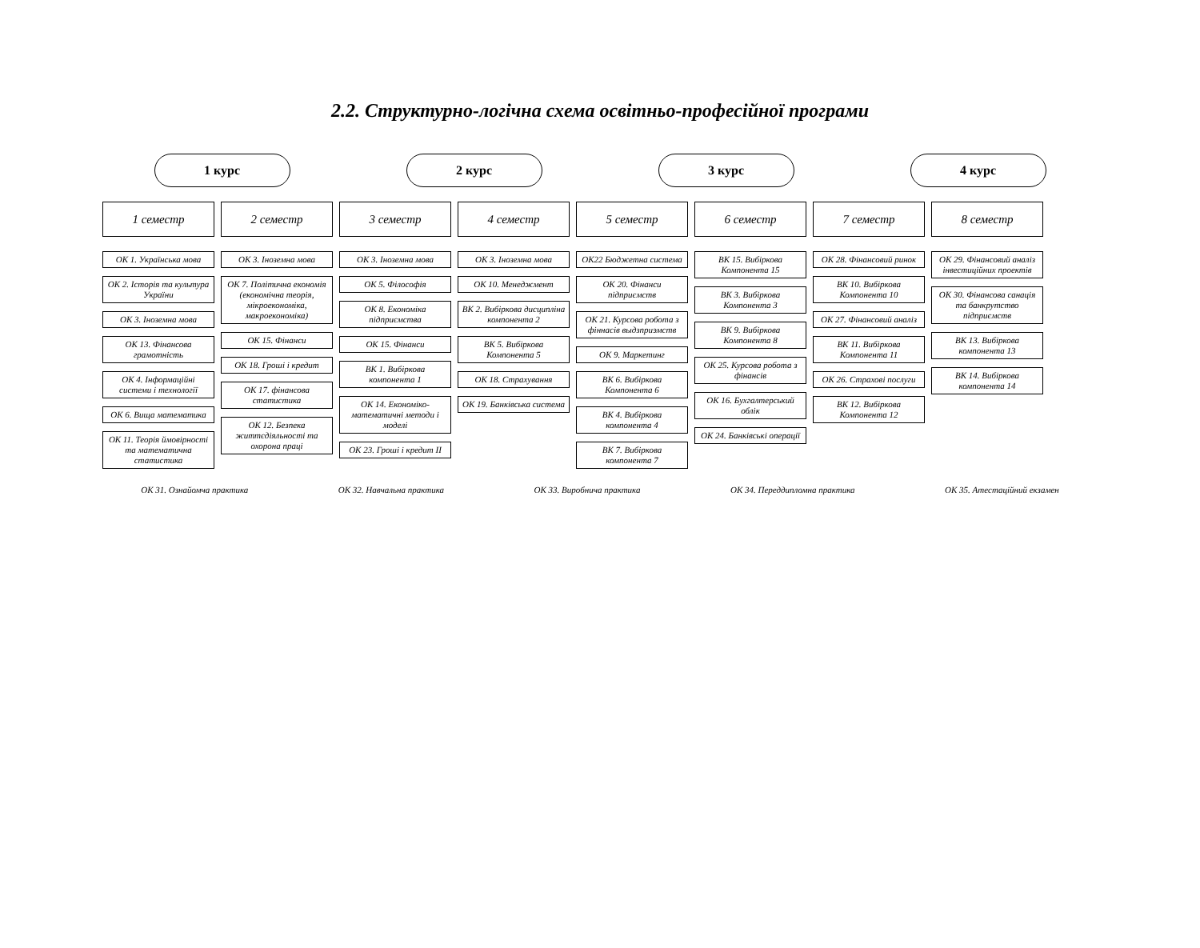2.2. Структурно-логічна схема освітньо-професійної програми
1 курс 2 курс 3 курс 4 курс
1 семестр
ОК 1. Українська мова
ОК 2. Історія та культура України
ОК 3. Іноземна мова
ОК 13. Фінансова грамотність
ОК 4. Інформаційні системи і технології
ОК 6. Вища математика
ОК 11. Теорія ймовірності та математична статистика
2 семестр
ОК 3. Іноземна мова
ОК 7. Політична економія (економічна теорія, мікроекономіка, макроекономіка)
ОК 15. Фінанси
ОК 18. Гроші і кредит
ОК 17. фінансова статистика
ОК 12. Безпека життєдіяльності та охорона праці
3 семестр
ОК 3. Іноземна мова
ОК 5. Філософія
ОК 8. Економіка підприємства
ОК 15. Фінанси
ВК 1. Вибіркова компонента 1
ОК 14. Економіко-математичні методи і моделі
ОК 23. Гроші і кредит II
4 семестр
ОК 3. Іноземна мова
ОК 10. Менеджмент
ВК 2. Вибіркова дисципліна компонента 2
ВК 5. Вибіркова Компонента 5
ОК 18. Страхування
ОК 19. Банківська система
5 семестр
ОК22 Бюджетна система
ОК 20. Фінанси підприємств
ОК 21. Курсова робота з фіннасів выдзприэмств
ОК 9. Маркетинг
ВК 6. Вибіркова Компонента 6
ВК 4. Вибіркова компонента 4
ВК 7. Вибіркова компонента 7
6 семестр
ВК 15. Вибіркова Компонента 15
ВК 3. Вибіркова Компонента 3
ВК 9. Вибіркова Компонента 8
ОК 25. Курсова робота з фінансів
ОК 16. Бухгалтерський облік
ОК 24. Банківські операції
7 семестр
ОК 28. Фінансовий ринок
ВК 10. Вибіркова Компонента 10
ОК 27. Фінансовий аналіз
ВК 11. Вибіркова Компонента 11
ОК 26. Страхові послуги
ВК 12. Вибіркова Компонента 12
8 семестр
ОК 29. Фінансовий аналіз інвестиційних проектів
ОК 30. Фінансова санація та банкрутство підприємств
ВК 13. Вибіркова компонента 13
ВК 14. Вибіркова компонента 14
ОК 31. Ознайомча практика ОК 32. Навчальна практика ОК 33. Виробнича практика ОК 34. Переддипломна практика ОК 35. Атестаційний екзамен